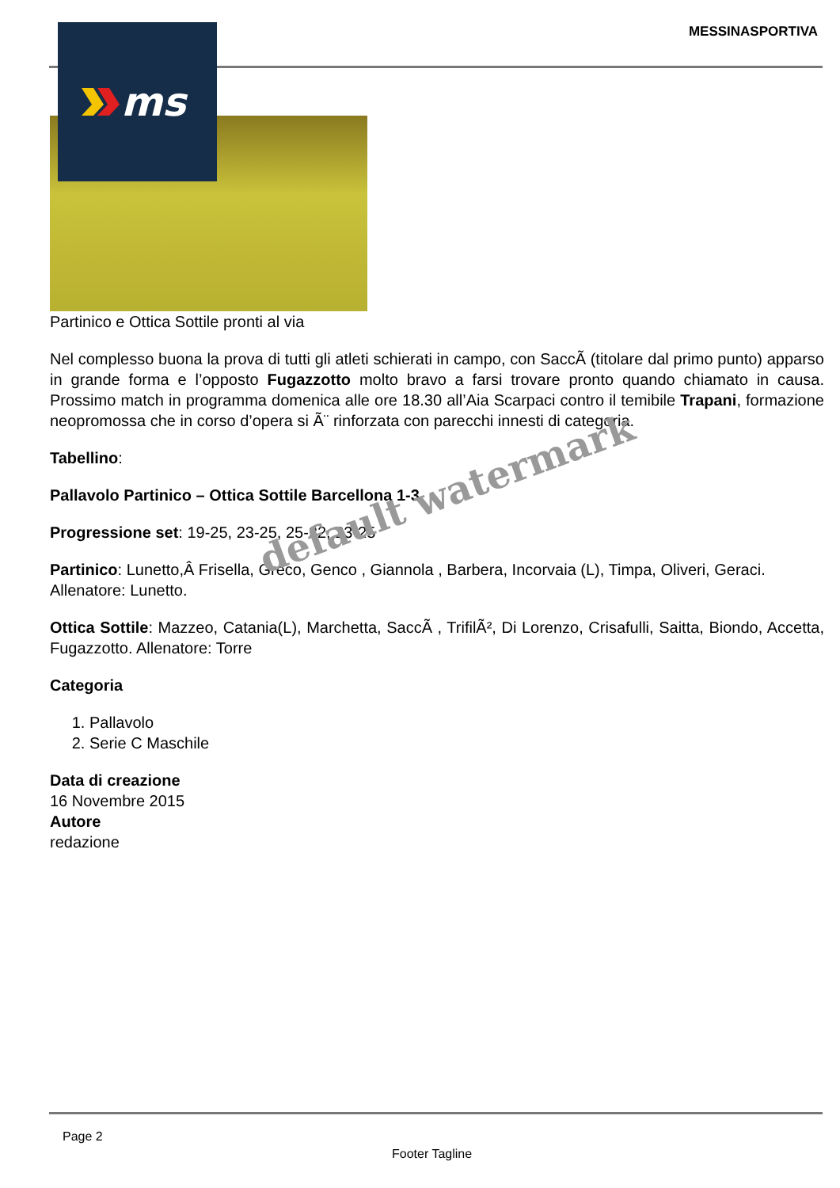MESSINASPORTIVA
Partinico e Ottica Sottile pronti al via
Nel complesso buona la prova di tutti gli atleti schierati in campo, con SaccÃ (titolare dal primo punto) apparso in grande forma e l’opposto Fugazzotto molto bravo a farsi trovare pronto quando chiamato in causa. Prossimo match in programma domenica alle ore 18.30 all’Aia Scarpaci contro il temibile Trapani, formazione neopromossa che in corso d’opera si Ã¨ rinforzata con parecchi innesti di categoria.
Tabellino:
Pallavolo Partinico – Ottica Sottile Barcellona 1-3
Progressione set: 19-25, 23-25, 25-22, 23-25
Partinico: Lunetto,Â Frisella, Greco, Genco , Giannola , Barbera, Incorvaia (L), Timpa, Oliveri, Geraci. Allenatore: Lunetto.
Ottica Sottile: Mazzeo, Catania(L), Marchetta, SaccÃ , TrifilÃ², Di Lorenzo, Crisafulli, Saitta, Biondo, Accetta, Fugazzotto. Allenatore: Torre
Categoria
1. Pallavolo
2. Serie C Maschile
Data di creazione
16 Novembre 2015
Autore
redazione
ms
default watermark
Page 2
Footer Tagline